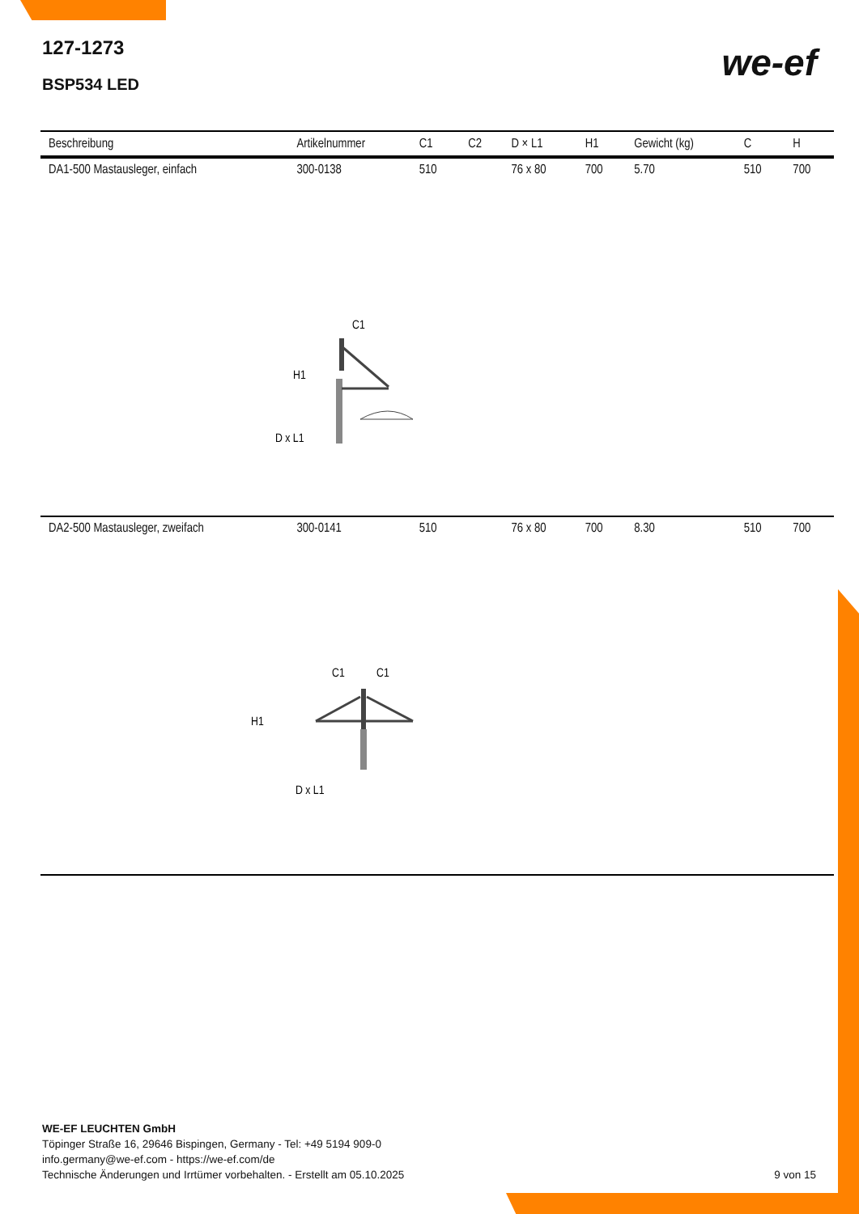127-1273
BSP534 LED
we-ef
| Beschreibung | Artikelnummer | C1 | C2 | D × L1 | H1 | Gewicht (kg) | C | H |
| --- | --- | --- | --- | --- | --- | --- | --- | --- |
| DA1-500 Mastausleger, einfach | 300-0138 | 510 | | 76 x 80 | 700 | 5.70 | 510 | 700 |
| C1 H1 D x L1 | | | | | | | | |
| DA2-500 Mastausleger, zweifach | 300-0141 | 510 | | 76 x 80 | 700 | 8.30 | 510 | 700 |
| C1 C1 H1 D x L1 | | | | | | | | |
WE-EF LEUCHTEN GmbH
Töpinger Straße 16, 29646 Bispingen, Germany - Tel: +49 5194 909-0
info.germany@we-ef.com - https://we-ef.com/de
Technische Änderungen und Irrtümer vorbehalten. - Erstellt am 05.10.2025
9 von 15